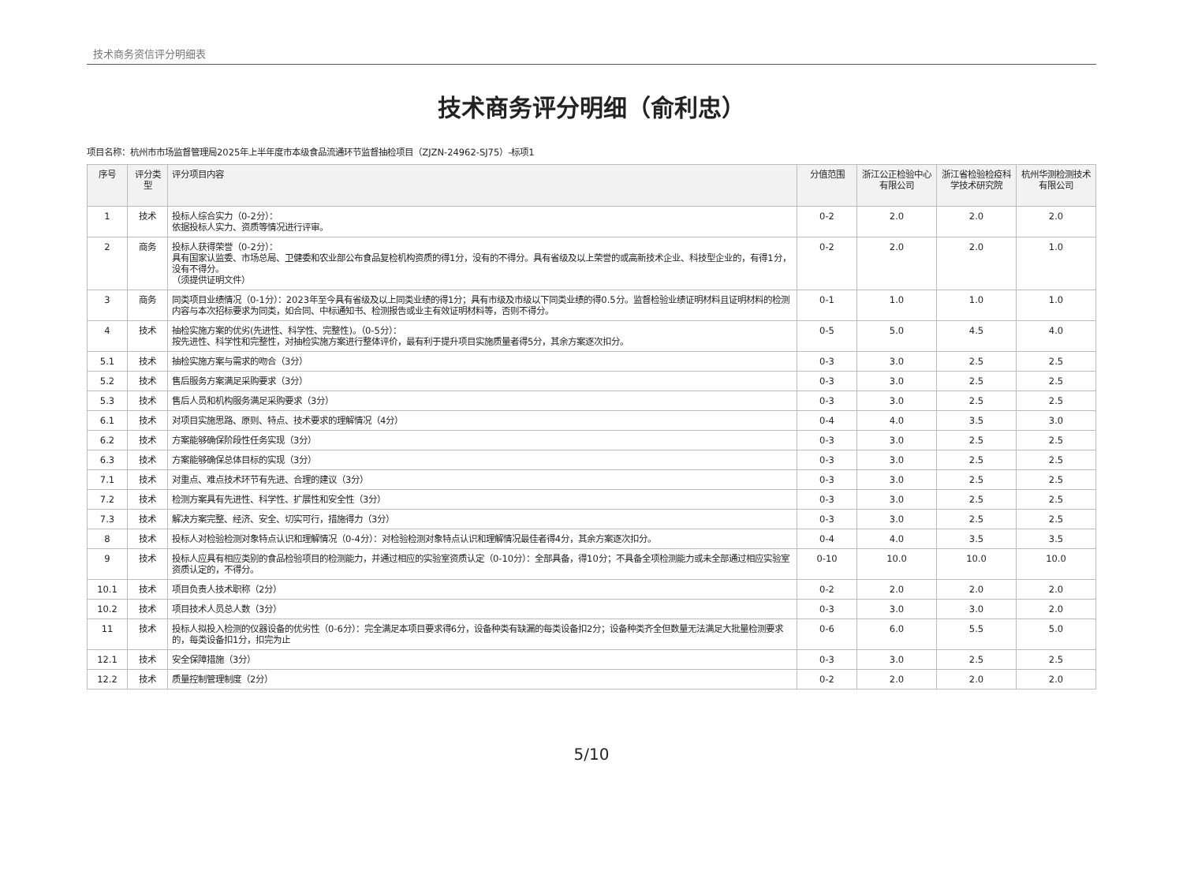技术商务资信评分明细表
技术商务评分明细（俞利忠）
项目名称：杭州市市场监督管理局2025年上半年度市本级食品流通环节监督抽检项目（ZJZN-24962-SJ75）-标项1
| 序号 | 评分类型 | 评分项目内容 | 分值范围 | 浙江公正检验中心有限公司 | 浙江省检验检疫科学技术研究院 | 杭州华测检测技术有限公司 |
| --- | --- | --- | --- | --- | --- | --- |
| 1 | 技术 | 投标人综合实力（0-2分）： 依据投标人实力、资质等情况进行评审。 | 0-2 | 2.0 | 2.0 | 2.0 |
| 2 | 商务 | 投标人获得荣誉（0-2分）： 具有国家认监委、市场总局、卫健委和农业部公布食品复检机构资质的得1分，没有的不得分。具有省级及以上荣誉的或高新技术企业、科技型企业的，有得1分，没有不得分。 （须提供证明文件） | 0-2 | 2.0 | 2.0 | 1.0 |
| 3 | 商务 | 同类项目业绩情况（0-1分）：2023年至今具有省级及以上同类业绩的得1分；具有市级及市级以下同类业绩的得0.5分。监督检验业绩证明材料且证明材料的检测内容与本次招标要求为同类，如合同、中标通知书、检测报告或业主有效证明材料等，否则不得分。 | 0-1 | 1.0 | 1.0 | 1.0 |
| 4 | 技术 | 抽检实施方案的优劣(先进性、科学性、完整性)。（0-5分）： 按先进性、科学性和完整性，对抽检实施方案进行整体评价，最有利于提升项目实施质量者得5分，其余方案逐次扣分。 | 0-5 | 5.0 | 4.5 | 4.0 |
| 5.1 | 技术 | 抽检实施方案与需求的吻合（3分） | 0-3 | 3.0 | 2.5 | 2.5 |
| 5.2 | 技术 | 售后服务方案满足采购要求（3分） | 0-3 | 3.0 | 2.5 | 2.5 |
| 5.3 | 技术 | 售后人员和机构服务满足采购要求（3分） | 0-3 | 3.0 | 2.5 | 2.5 |
| 6.1 | 技术 | 对项目实施思路、原则、特点、技术要求的理解情况（4分） | 0-4 | 4.0 | 3.5 | 3.0 |
| 6.2 | 技术 | 方案能够确保阶段性任务实现（3分） | 0-3 | 3.0 | 2.5 | 2.5 |
| 6.3 | 技术 | 方案能够确保总体目标的实现（3分） | 0-3 | 3.0 | 2.5 | 2.5 |
| 7.1 | 技术 | 对重点、难点技术环节有先进、合理的建议（3分） | 0-3 | 3.0 | 2.5 | 2.5 |
| 7.2 | 技术 | 检测方案具有先进性、科学性、扩展性和安全性（3分） | 0-3 | 3.0 | 2.5 | 2.5 |
| 7.3 | 技术 | 解决方案完整、经济、安全、切实可行，措施得力（3分） | 0-3 | 3.0 | 2.5 | 2.5 |
| 8 | 技术 | 投标人对检验检测对象特点认识和理解情况（0-4分）：对检验检测对象特点认识和理解情况最佳者得4分，其余方案逐次扣分。 | 0-4 | 4.0 | 3.5 | 3.5 |
| 9 | 技术 | 投标人应具有相应类别的食品检验项目的检测能力，并通过相应的实验室资质认定（0-10分）：全部具备，得10分；不具备全项检测能力或未全部通过相应实验室资质认定的，不得分。 | 0-10 | 10.0 | 10.0 | 10.0 |
| 10.1 | 技术 | 项目负责人技术职称（2分） | 0-2 | 2.0 | 2.0 | 2.0 |
| 10.2 | 技术 | 项目技术人员总人数（3分） | 0-3 | 3.0 | 3.0 | 2.0 |
| 11 | 技术 | 投标人拟投入检测的仪器设备的优劣性（0-6分）：完全满足本项目要求得6分，设备种类有缺漏的每类设备扣2分；设备种类齐全但数量无法满足大批量检测要求的，每类设备扣1分，扣完为止 | 0-6 | 6.0 | 5.5 | 5.0 |
| 12.1 | 技术 | 安全保障措施（3分） | 0-3 | 3.0 | 2.5 | 2.5 |
| 12.2 | 技术 | 质量控制管理制度（2分） | 0-2 | 2.0 | 2.0 | 2.0 |
5/10